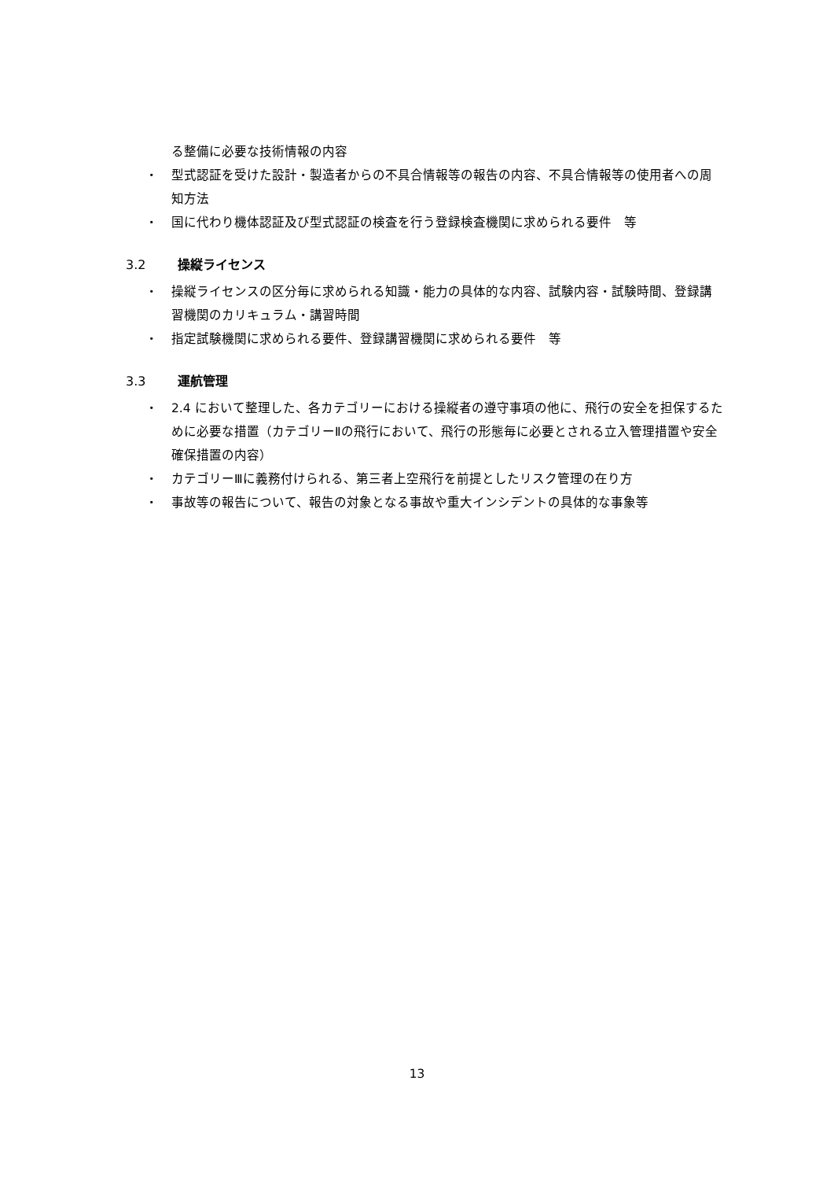る整備に必要な技術情報の内容
・ 型式認証を受けた設計・製造者からの不具合情報等の報告の内容、不具合情報等の使用者への周知方法
・ 国に代わり機体認証及び型式認証の検査を行う登録検査機関に求められる要件　等
3.2 操縦ライセンス
・ 操縦ライセンスの区分毎に求められる知識・能力の具体的な内容、試験内容・試験時間、登録講習機関のカリキュラム・講習時間
・ 指定試験機関に求められる要件、登録講習機関に求められる要件　等
3.3 運航管理
・ 2.4 において整理した、各カテゴリーにおける操縦者の遵守事項の他に、飛行の安全を担保するために必要な措置（カテゴリーⅡの飛行において、飛行の形態毎に必要とされる立入管理措置や安全確保措置の内容）
・ カテゴリーⅢに義務付けられる、第三者上空飛行を前提としたリスク管理の在り方
・ 事故等の報告について、報告の対象となる事故や重大インシデントの具体的な事象等
13